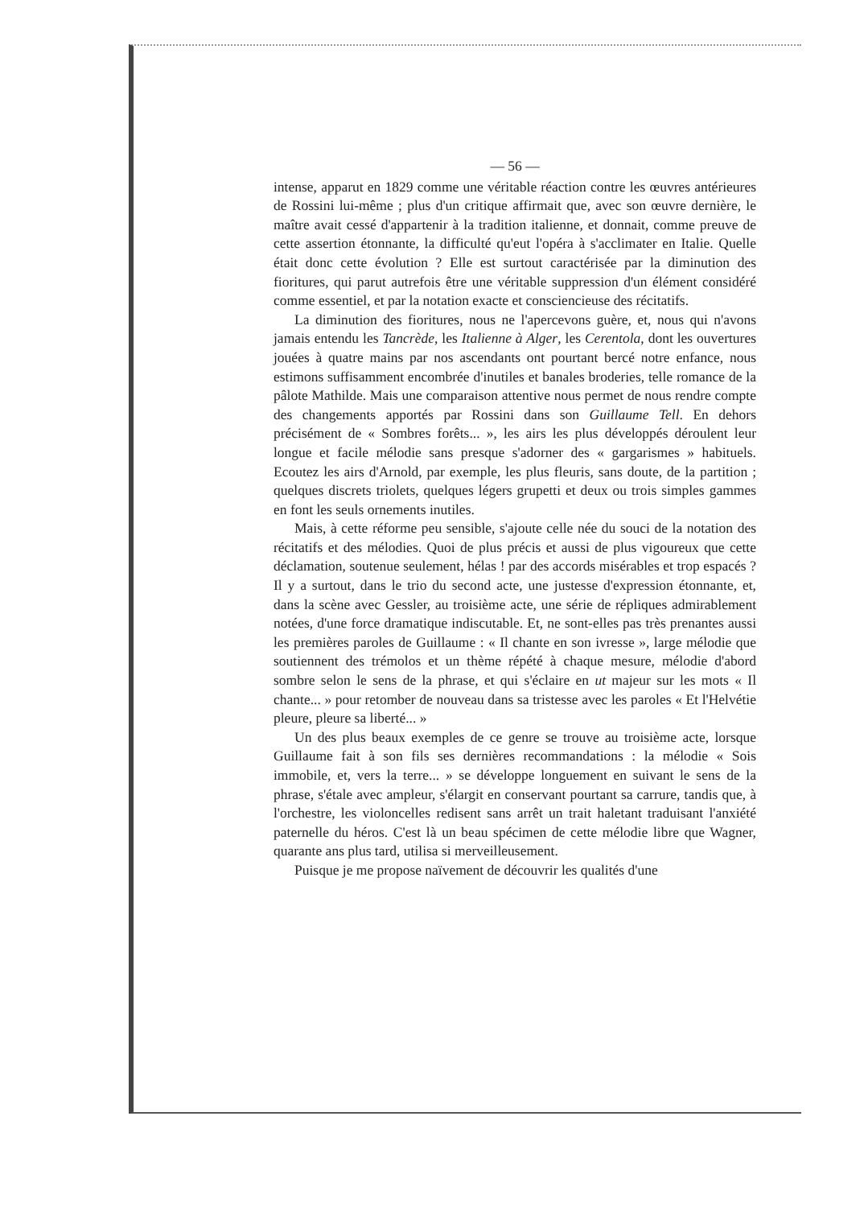— 56 —
intense, apparut en 1829 comme une véritable réaction contre les œuvres antérieures de Rossini lui-même ; plus d'un critique affirmait que, avec son œuvre dernière, le maître avait cessé d'appartenir à la tradition italienne, et donnait, comme preuve de cette assertion étonnante, la difficulté qu'eut l'opéra à s'acclimater en Italie. Quelle était donc cette évolution ? Elle est surtout caractérisée par la diminution des fioritures, qui parut autrefois être une véritable suppression d'un élément considéré comme essentiel, et par la notation exacte et consciencieuse des récitatifs.
La diminution des fioritures, nous ne l'apercevons guère, et, nous qui n'avons jamais entendu les Tancrède, les Italienne à Alger, les Cerentola, dont les ouvertures jouées à quatre mains par nos ascendants ont pourtant bercé notre enfance, nous estimons suffisamment encombrée d'inutiles et banales broderies, telle romance de la pâlote Mathilde. Mais une comparaison attentive nous permet de nous rendre compte des changements apportés par Rossini dans son Guillaume Tell. En dehors précisément de « Sombres forêts... », les airs les plus développés déroulent leur longue et facile mélodie sans presque s'adorner des « gargarismes » habituels. Ecoutez les airs d'Arnold, par exemple, les plus fleuris, sans doute, de la partition ; quelques discrets triolets, quelques légers grupetti et deux ou trois simples gammes en font les seuls ornements inutiles.
Mais, à cette réforme peu sensible, s'ajoute celle née du souci de la notation des récitatifs et des mélodies. Quoi de plus précis et aussi de plus vigoureux que cette déclamation, soutenue seulement, hélas ! par des accords misérables et trop espacés ? Il y a surtout, dans le trio du second acte, une justesse d'expression étonnante, et, dans la scène avec Gessler, au troisième acte, une série de répliques admirablement notées, d'une force dramatique indiscutable. Et, ne sont-elles pas très prenantes aussi les premières paroles de Guillaume : « Il chante en son ivresse », large mélodie que soutiennent des trémolos et un thème répété à chaque mesure, mélodie d'abord sombre selon le sens de la phrase, et qui s'éclaire en ut majeur sur les mots « Il chante... » pour retomber de nouveau dans sa tristesse avec les paroles « Et l'Helvétie pleure, pleure sa liberté... »
Un des plus beaux exemples de ce genre se trouve au troisième acte, lorsque Guillaume fait à son fils ses dernières recommandations : la mélodie « Sois immobile, et, vers la terre... » se développe longuement en suivant le sens de la phrase, s'étale avec ampleur, s'élargit en conservant pourtant sa carrure, tandis que, à l'orchestre, les violoncelles redisent sans arrêt un trait haletant traduisant l'anxiété paternelle du héros. C'est là un beau spécimen de cette mélodie libre que Wagner, quarante ans plus tard, utilisa si merveilleusement.
Puisque je me propose naïvement de découvrir les qualités d'une